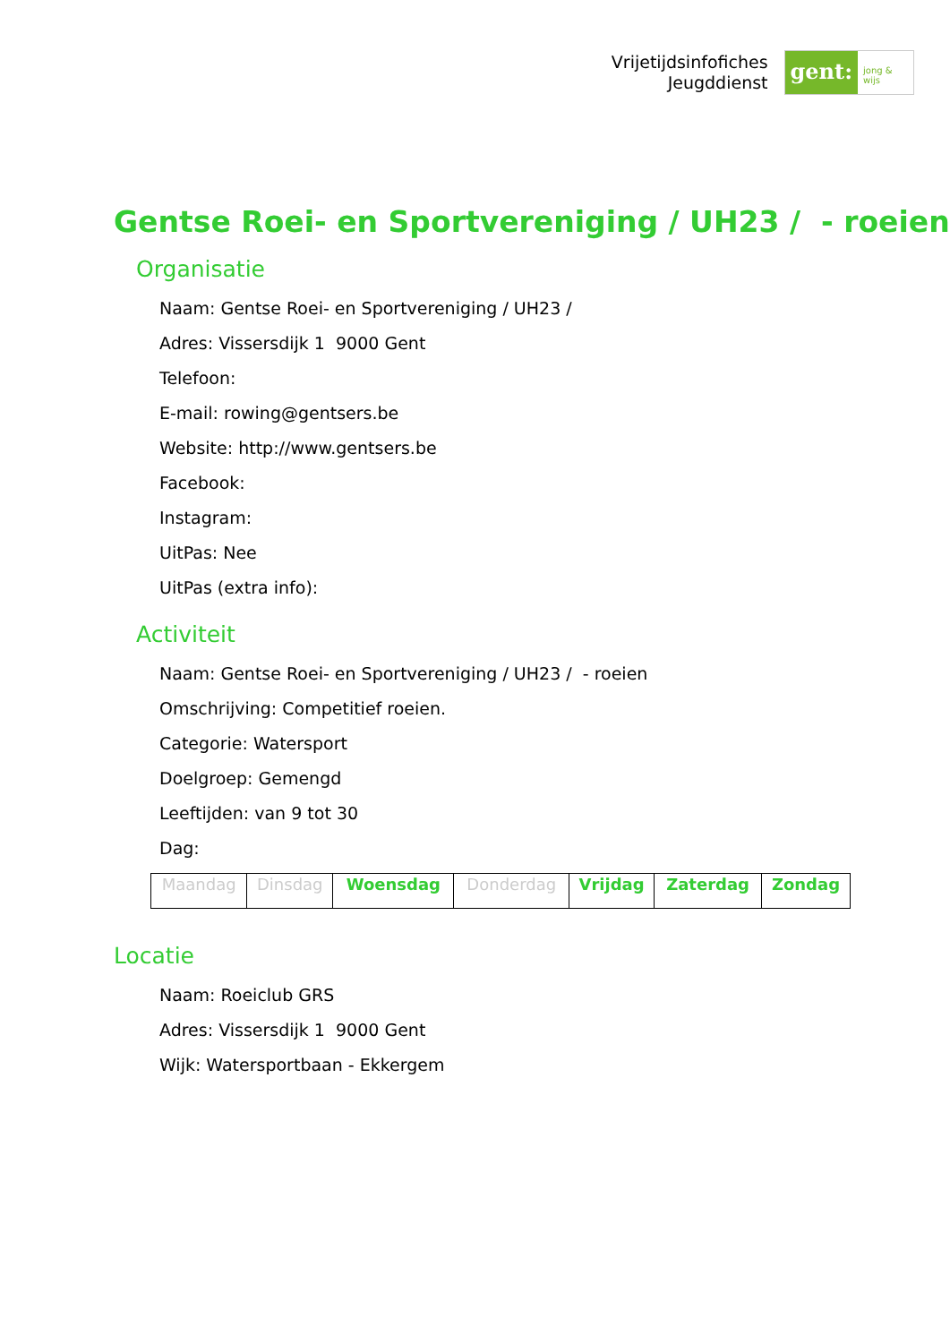Vrijetijdsinfofiches
Jeugddienst
gent:
jong & wijs
Gentse Roei- en Sportvereniging / UH23 / - roeien
Organisatie
Naam: Gentse Roei- en Sportvereniging / UH23 /
Adres: Vissersdijk 1 9000 Gent
Telefoon:
E-mail: rowing@gentsers.be
Website: http://www.gentsers.be
Facebook:
Instagram:
UitPas: Nee
UitPas (extra info):
Activiteit
Naam: Gentse Roei- en Sportvereniging / UH23 / - roeien
Omschrijving: Competitief roeien.
Categorie: Watersport
Doelgroep: Gemengd
Leeftijden: van 9 tot 30
Dag:
| Maandag | Dinsdag | Woensdag | Donderdag | Vrijdag | Zaterdag | Zondag |
Locatie
Naam: Roeiclub GRS
Adres: Vissersdijk 1 9000 Gent
Wijk: Watersportbaan - Ekkergem